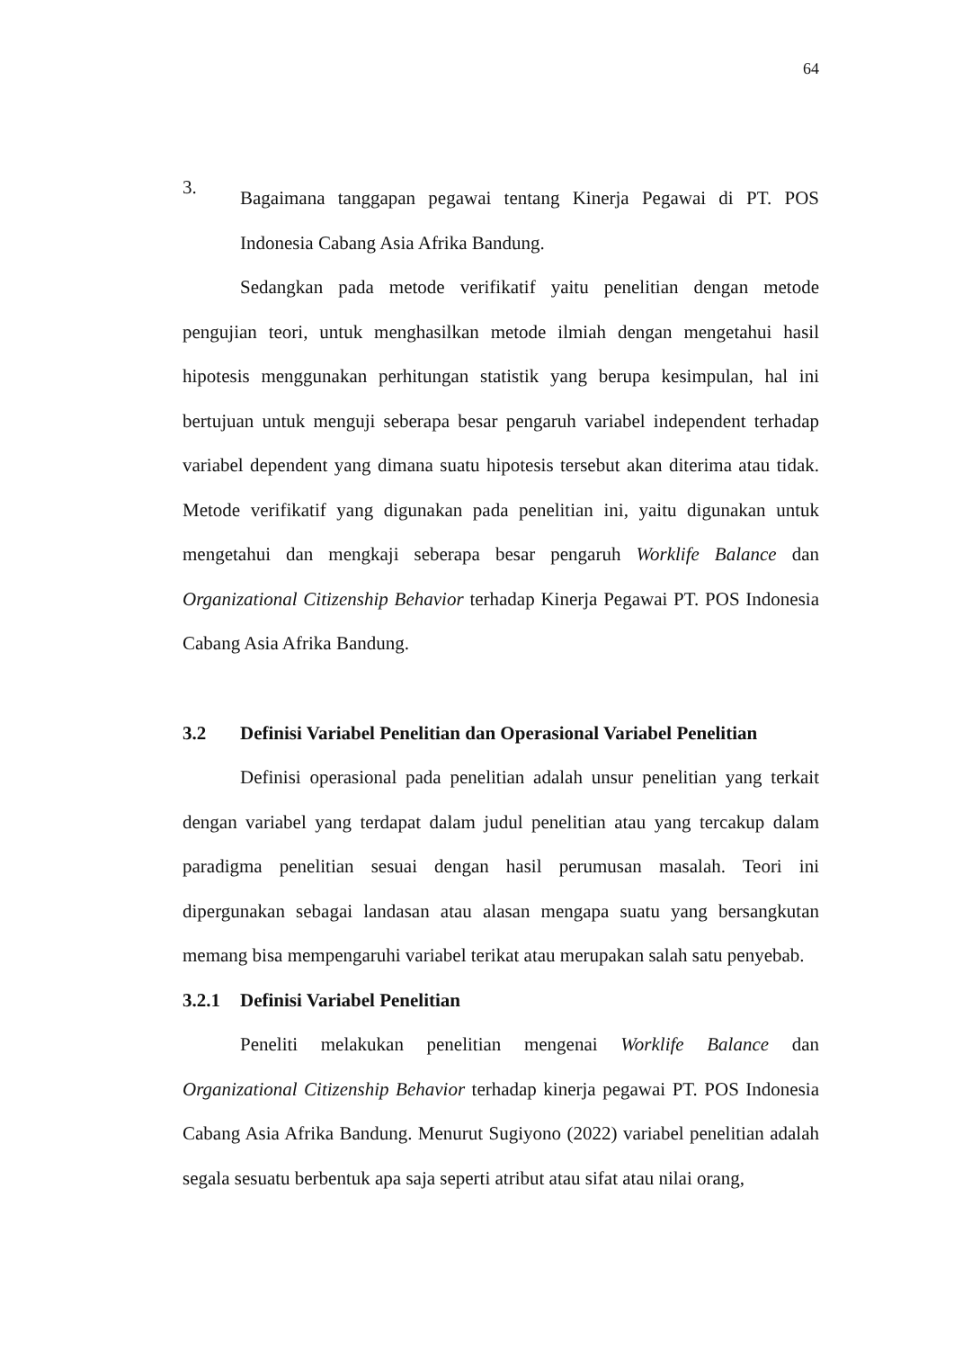64
3.
Bagaimana tanggapan pegawai tentang Kinerja Pegawai di PT. POS Indonesia Cabang Asia Afrika Bandung.
Sedangkan pada metode verifikatif yaitu penelitian dengan metode pengujian teori, untuk menghasilkan metode ilmiah dengan mengetahui hasil hipotesis menggunakan perhitungan statistik yang berupa kesimpulan, hal ini bertujuan untuk menguji seberapa besar pengaruh variabel independent terhadap variabel dependent yang dimana suatu hipotesis tersebut akan diterima atau tidak. Metode verifikatif yang digunakan pada penelitian ini, yaitu digunakan untuk mengetahui dan mengkaji seberapa besar pengaruh Worklife Balance dan Organizational Citizenship Behavior terhadap Kinerja Pegawai PT. POS Indonesia Cabang Asia Afrika Bandung.
3.2 Definisi Variabel Penelitian dan Operasional Variabel Penelitian
Definisi operasional pada penelitian adalah unsur penelitian yang terkait dengan variabel yang terdapat dalam judul penelitian atau yang tercakup dalam paradigma penelitian sesuai dengan hasil perumusan masalah. Teori ini dipergunakan sebagai landasan atau alasan mengapa suatu yang bersangkutan memang bisa mempengaruhi variabel terikat atau merupakan salah satu penyebab.
3.2.1 Definisi Variabel Penelitian
Peneliti melakukan penelitian mengenai Worklife Balance dan Organizational Citizenship Behavior terhadap kinerja pegawai PT. POS Indonesia Cabang Asia Afrika Bandung. Menurut Sugiyono (2022) variabel penelitian adalah segala sesuatu berbentuk apa saja seperti atribut atau sifat atau nilai orang,